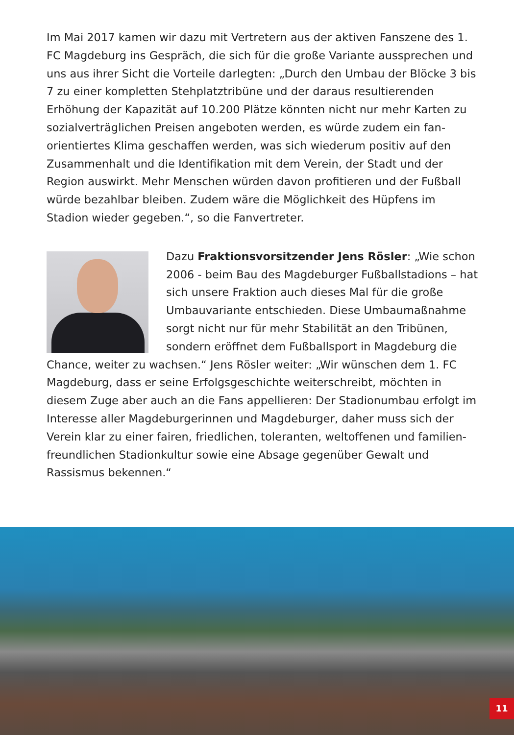Im Mai 2017 kamen wir dazu mit Vertretern aus der aktiven Fanszene des 1. FC Magdeburg ins Gespräch, die sich für die große Variante aussprechen und uns aus ihrer Sicht die Vorteile darlegten: „Durch den Umbau der Blöcke 3 bis 7 zu einer kompletten Stehplatztribüne und der daraus resultierenden Erhöhung der Kapazität auf 10.200 Plätze könnten nicht nur mehr Karten zu sozialverträglichen Preisen angeboten werden, es würde zudem ein fan­orientiertes Klima geschaffen werden, was sich wiederum positiv auf den Zusammenhalt und die Identifikation mit dem Verein, der Stadt und der Region auswirkt. Mehr Menschen würden davon profitieren und der Fußball würde bezahlbar bleiben. Zudem wäre die Möglichkeit des Hüpfens im Stadion wieder gegeben.“, so die Fanvertreter.
Dazu Fraktionsvorsitzender Jens Rösler: „Wie schon 2006 - beim Bau des Magdeburger Fußballstadions – hat sich unsere Fraktion auch dieses Mal für die große Umbauvariante entschieden. Diese Umbaumaßnahme sorgt nicht nur für mehr Stabilität an den Tribünen, sondern eröffnet dem Fußballsport in Magdeburg die Chance, weiter zu wachsen.“ Jens Rösler weiter: „Wir wünschen dem 1. FC Magdeburg, dass er seine Erfolgsgeschichte weiterschreibt, möchten in diesem Zuge aber auch an die Fans appellieren: Der Stadionumbau erfolgt im Interesse aller Magdeburgerinnen und Magdeburger, daher muss sich der Verein klar zu einer fairen, friedlichen, toleranten, weltoffenen und familien­freundlichen Stadionkultur sowie eine Absage gegenüber Gewalt und Rassismus bekennen.“
11